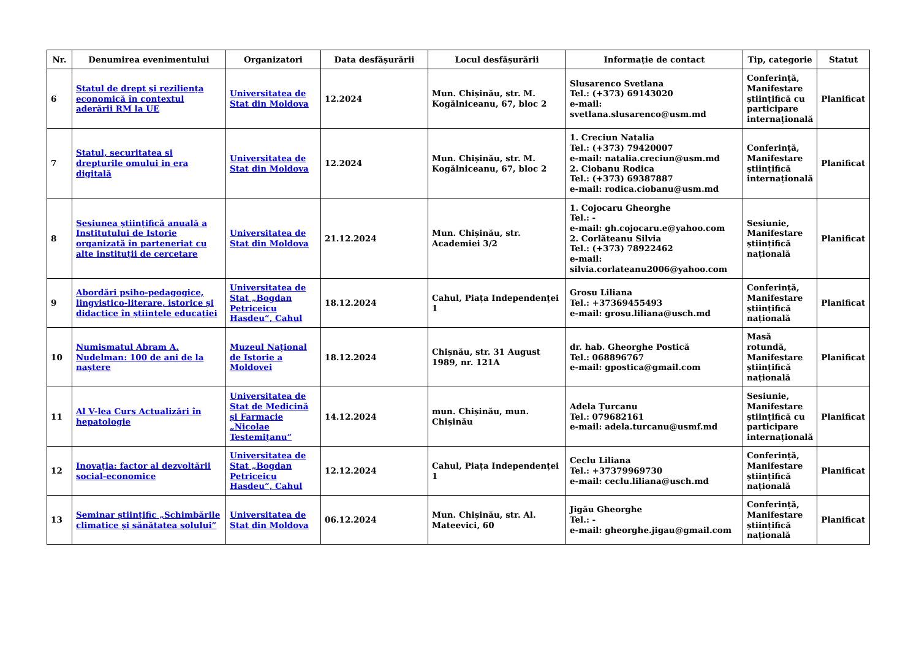| Nr. | Denumirea evenimentului | Organizatori | Data desfășurării | Locul desfășurării | Informație de contact | Tip, categorie | Statut |
| --- | --- | --- | --- | --- | --- | --- | --- |
| 6 | Statul de drept și reziliența economică în contextul aderării RM la UE | Universitatea de Stat din Moldova | 12.2024 | Mun. Chișinău, str. M. Kogălniceanu, 67, bloc 2 | Slusarenco Svetlana Tel.: (+373) 69143020 e-mail: svetlana.slusarenco@usm.md | Conferință, Manifestare științifică cu participare internațională | Planificat |
| 7 | Statul, securitatea si drepturile omului in era digitală | Universitatea de Stat din Moldova | 12.2024 | Mun. Chișinău, str. M. Kogălniceanu, 67, bloc 2 | 1. Creciun Natalia Tel.: (+373) 79420007 e-mail: natalia.creciun@usm.md 2. Ciobanu Rodica Tel.: (+373) 69387887 e-mail: rodica.ciobanu@usm.md | Conferință, Manifestare științifică internațională | Planificat |
| 8 | Sesiunea științifică anuală a Institutului de Istorie organizată în parteneriat cu alte instituții de cercetare | Universitatea de Stat din Moldova | 21.12.2024 | Mun. Chișinău, str. Academiei 3/2 | 1. Cojocaru Gheorghe Tel.: - e-mail: gh.cojocaru.e@yahoo.com 2. Corlăteanu Silvia Tel.: (+373) 78922462 e-mail: silvia.corlateanu2006@yahoo.com | Sesiunie, Manifestare științifică națională | Planificat |
| 9 | Abordări psiho-pedagogice, lingvistico-literare, istorice și didactice în științele educației | Universitatea de Stat „Bogdan Petriceicu Hasdeu“, Cahul | 18.12.2024 | Cahul, Piața Independenței 1 | Grosu Liliana Tel.: +37369455493 e-mail: grosu.liliana@usch.md | Conferință, Manifestare științifică națională | Planificat |
| 10 | Numismatul Abram A. Nudelman: 100 de ani de la naștere | Muzeul Național de Istorie a Moldovei | 18.12.2024 | Chișnău, str. 31 August 1989, nr. 121A | dr. hab. Gheorghe Postică Tel.: 068896767 e-mail: gpostica@gmail.com | Masă rotundă, Manifestare științifică națională | Planificat |
| 11 | Al V-lea Curs Actualizări în hepatologie | Universitatea de Stat de Medicină și Farmacie „Nicolae Testemițanu“ | 14.12.2024 | mun. Chișinău, mun. Chișinău | Adela Țurcanu Tel.: 079682161 e-mail: adela.turcanu@usmf.md | Sesiunie, Manifestare științifică cu participare internațională | Planificat |
| 12 | Inovația: factor al dezvoltării social-economice | Universitatea de Stat „Bogdan Petriceicu Hasdeu“, Cahul | 12.12.2024 | Cahul, Piața Independenței 1 | Ceclu Liliana Tel.: +37379969730 e-mail: ceclu.liliana@usch.md | Conferință, Manifestare științifică națională | Planificat |
| 13 | Seminar științific „Schimbările climatice și sănătatea solului” | Universitatea de Stat din Moldova | 06.12.2024 | Mun. Chișinău, str. Al. Mateevici, 60 | Jigău Gheorghe Tel.: - e-mail: gheorghe.jigau@gmail.com | Conferință, Manifestare științifică națională | Planificat |